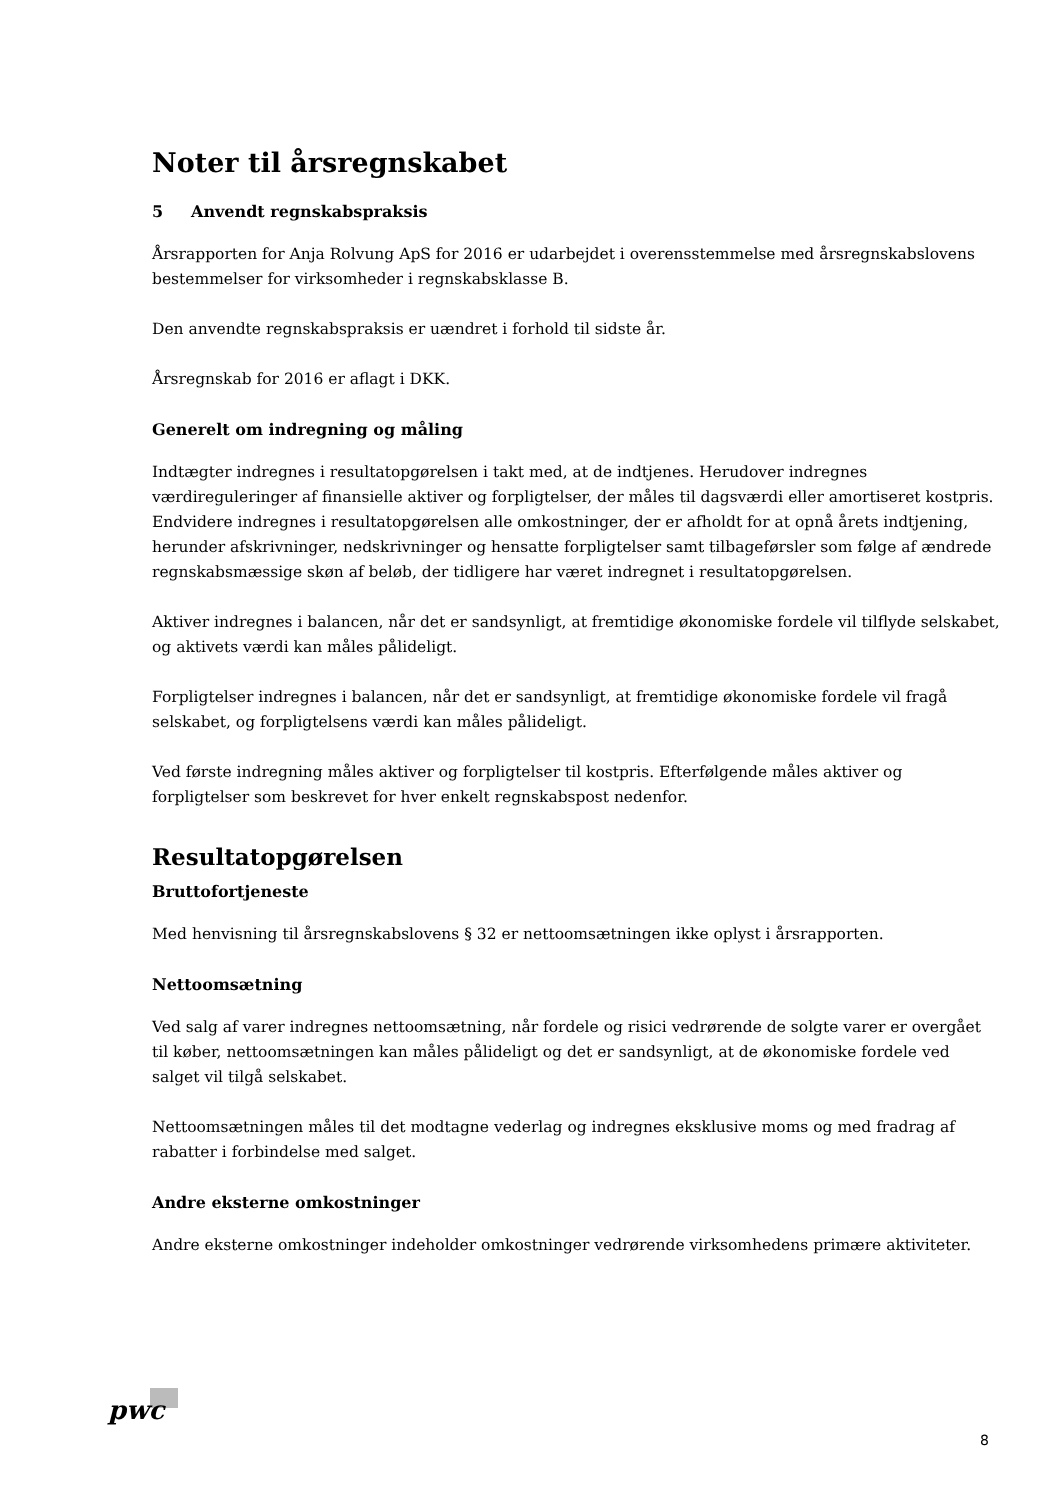Noter til årsregnskabet
5 Anvendt regnskabspraksis
Årsrapporten for Anja Rolvung ApS for 2016 er udarbejdet i overensstemmelse med årsregnskabslovens bestemmelser for virksomheder i regnskabsklasse B.
Den anvendte regnskabspraksis er uændret i forhold til sidste år.
Årsregnskab for 2016 er aflagt i DKK.
Generelt om indregning og måling
Indtægter indregnes i resultatopgørelsen i takt med, at de indtjenes. Herudover indregnes værdireguleringer af finansielle aktiver og forpligtelser, der måles til dagsværdi eller amortiseret kostpris. Endvidere indregnes i resultatopgørelsen alle omkostninger, der er afholdt for at opnå årets indtjening, herunder afskrivninger, nedskrivninger og hensatte forpligtelser samt tilbageførsler som følge af ændrede regnskabsmæssige skøn af beløb, der tidligere har været indregnet i resultatopgørelsen.
Aktiver indregnes i balancen, når det er sandsynligt, at fremtidige økonomiske fordele vil tilflyde selskabet, og aktivets værdi kan måles pålideligt.
Forpligtelser indregnes i balancen, når det er sandsynligt, at fremtidige økonomiske fordele vil fragå selskabet, og forpligtelsens værdi kan måles pålideligt.
Ved første indregning måles aktiver og forpligtelser til kostpris. Efterfølgende måles aktiver og forpligtelser som beskrevet for hver enkelt regnskabspost nedenfor.
Resultatopgørelsen
Bruttofortjeneste
Med henvisning til årsregnskabslovens § 32 er nettoomsætningen ikke oplyst i årsrapporten.
Nettoomsætning
Ved salg af varer indregnes nettoomsætning, når fordele og risici vedrørende de solgte varer er overgået til køber, nettoomsætningen kan måles pålideligt og det er sandsynligt, at de økonomiske fordele ved salget vil tilgå selskabet.
Nettoomsætningen måles til det modtagne vederlag og indregnes eksklusive moms og med fradrag af rabatter i forbindelse med salget.
Andre eksterne omkostninger
Andre eksterne omkostninger indeholder omkostninger vedrørende virksomhedens primære aktiviteter.
pwc
8